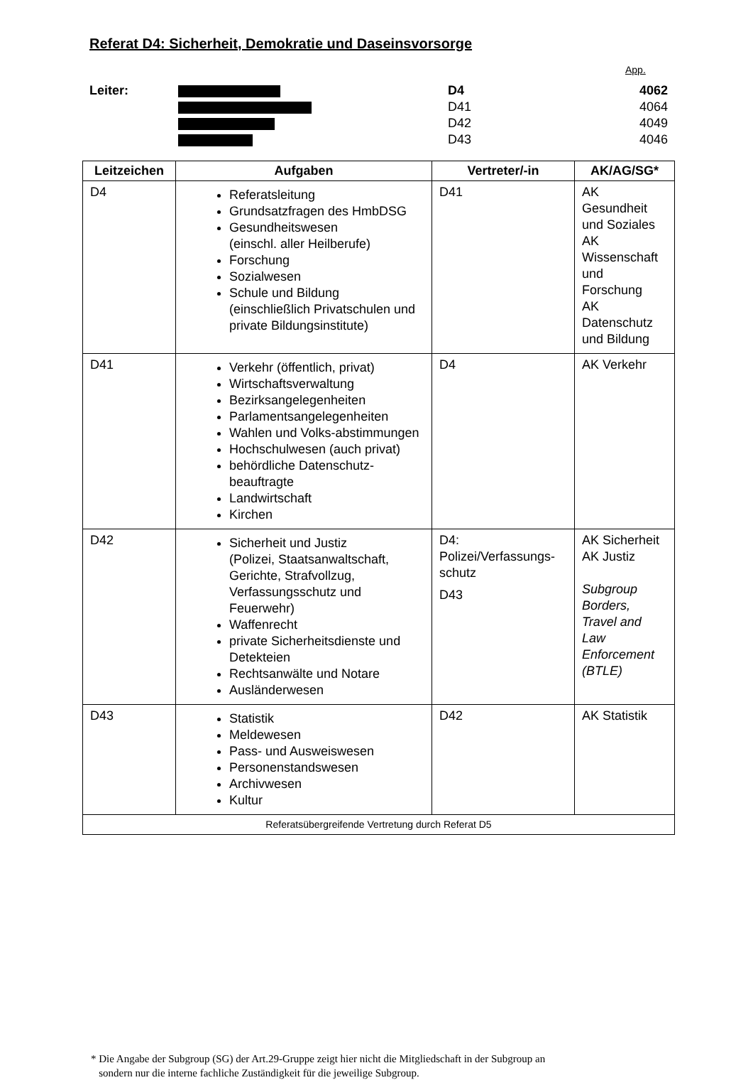Referat D4: Sicherheit, Demokratie und Daseinsvorsorge
App.
Leiter:
D4
4062
D41
4064
D42
4049
D43
4046
| Leitzeichen | Aufgaben | Vertreter/-in | AK/AG/SG* |
| --- | --- | --- | --- |
| D4 | Referatsleitung Grundsatzfragen des HmbDSG Gesundheitswesen (einschl. aller Heilberufe) Forschung Sozialwesen Schule und Bildung (einschließlich Privatschulen und private Bildungsinstitute) | D41 | AK Gesundheit und Soziales AK Wissenschaft und Forschung AK Datenschutz und Bildung |
| D41 | Verkehr (öffentlich, privat) Wirtschaftsverwaltung Bezirksangelegenheiten Parlamentsangelegenheiten Wahlen und Volks-abstimmungen Hochschulwesen (auch privat) behördliche Datenschutz-beauftragte Landwirtschaft Kirchen | D4 | AK Verkehr |
| D42 | Sicherheit und Justiz (Polizei, Staatsanwaltschaft, Gerichte, Strafvollzug, Verfassungsschutz und Feuerwehr) Waffenrecht private Sicherheitsdienste und Detekteien Rechtsanwälte und Notare Ausländerwesen | D4: Polizei/Verfassungs-schutz D43 | AK Sicherheit AK Justiz Subgroup Borders, Travel and Law Enforcement (BTLE) |
| D43 | Statistik Meldewesen Pass- und Ausweiswesen Personenstandswesen Archivwesen Kultur | D42 | AK Statistik |
| Referatsübergreifende Vertretung durch Referat D5 | | | |
* Die Angabe der Subgroup (SG) der Art.29-Gruppe zeigt hier nicht die Mitgliedschaft in der Subgroup an
sondern nur die interne fachliche Zuständigkeit für die jeweilige Subgroup.